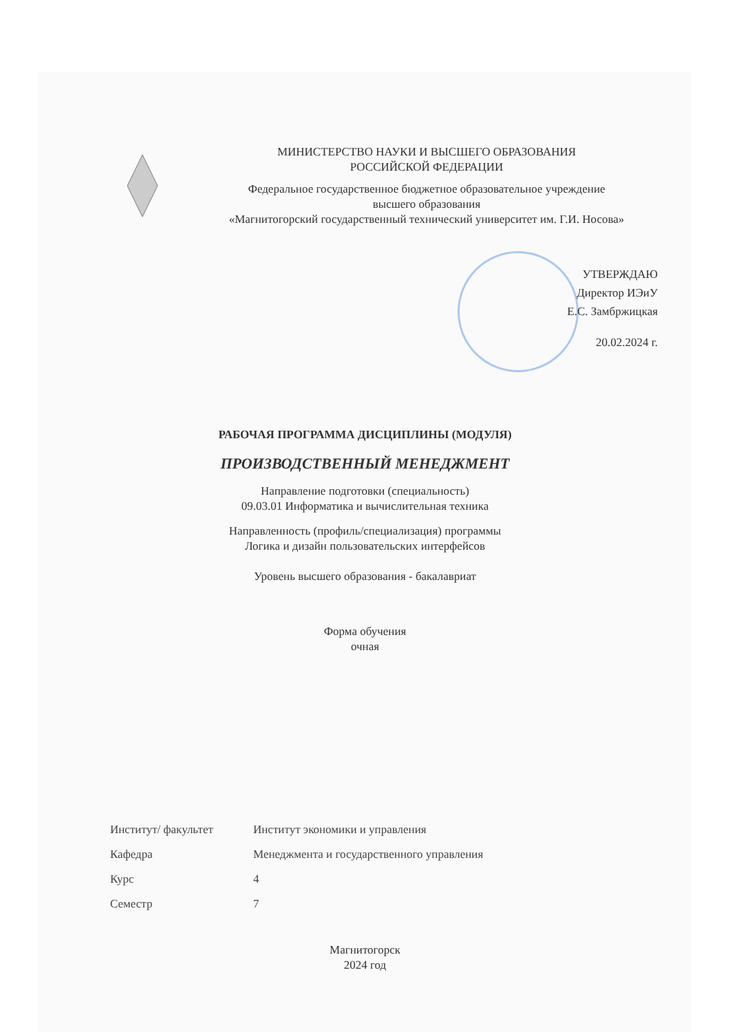МИНИСТЕРСТВО НАУКИ И ВЫСШЕГО ОБРАЗОВАНИЯ
РОССИЙСКОЙ ФЕДЕРАЦИИ
Федеральное государственное бюджетное образовательное учреждение
высшего образования
«Магнитогорский государственный технический университет им. Г.И. Носова»
УТВЕРЖДАЮ
Директор ИЭиУ
Е.С. Замбржицкая
20.02.2024 г.
РАБОЧАЯ ПРОГРАММА ДИСЦИПЛИНЫ (МОДУЛЯ)
ПРОИЗВОДСТВЕННЫЙ МЕНЕДЖМЕНТ
Направление подготовки (специальность)
09.03.01 Информатика и вычислительная техника
Направленность (профиль/специализация) программы
Логика и дизайн пользовательских интерфейсов
Уровень высшего образования - бакалавриат
Форма обучения
очная
| Институт/ факультет | Институт экономики и управления |
| Кафедра | Менеджмента и государственного управления |
| Курс | 4 |
| Семестр | 7 |
Магнитогорск
2024 год